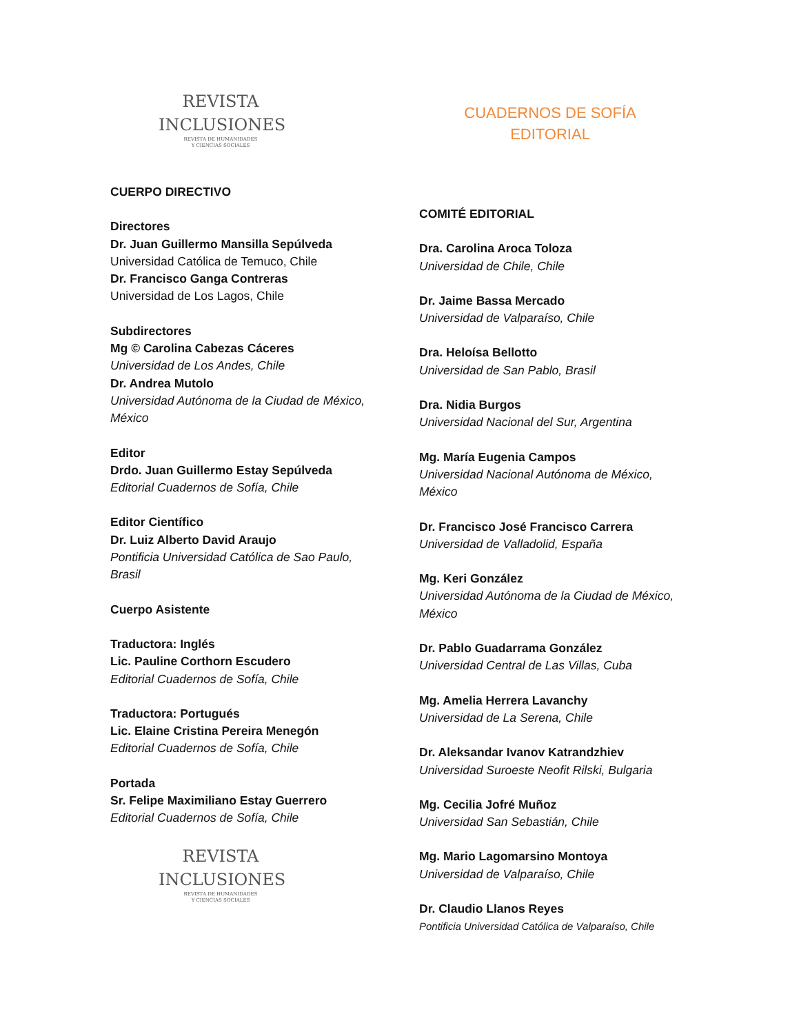REVISTA
INCLUSIONES
REVISTA DE HUMANIDADES
Y CIENCIAS SOCIALES
CUERPO DIRECTIVO
Directores
Dr. Juan Guillermo Mansilla Sepúlveda
Universidad Católica de Temuco, Chile
Dr. Francisco Ganga Contreras
Universidad de Los Lagos, Chile
Subdirectores
Mg © Carolina Cabezas Cáceres
Universidad de Los Andes, Chile
Dr. Andrea Mutolo
Universidad Autónoma de la Ciudad de México, México
Editor
Drdo. Juan Guillermo Estay Sepúlveda
Editorial Cuadernos de Sofía, Chile
Editor Científico
Dr. Luiz Alberto David Araujo
Pontificia Universidad Católica de Sao Paulo, Brasil
Cuerpo Asistente
Traductora: Inglés
Lic. Pauline Corthorn Escudero
Editorial Cuadernos de Sofía, Chile
Traductora: Portugués
Lic. Elaine Cristina Pereira Menegón
Editorial Cuadernos de Sofía, Chile
Portada
Sr. Felipe Maximiliano Estay Guerrero
Editorial Cuadernos de Sofía, Chile
REVISTA
INCLUSIONES
REVISTA DE HUMANIDADES
Y CIENCIAS SOCIALES
CUADERNOS DE SOFÍA
EDITORIAL
COMITÉ EDITORIAL
Dra. Carolina Aroca Toloza
Universidad de Chile, Chile
Dr. Jaime Bassa Mercado
Universidad de Valparaíso, Chile
Dra. Heloísa Bellotto
Universidad de San Pablo, Brasil
Dra. Nidia Burgos
Universidad Nacional del Sur, Argentina
Mg. María Eugenia Campos
Universidad Nacional Autónoma de México, México
Dr. Francisco José Francisco Carrera
Universidad de Valladolid, España
Mg. Keri González
Universidad Autónoma de la Ciudad de México, México
Dr. Pablo Guadarrama González
Universidad Central de Las Villas, Cuba
Mg. Amelia Herrera Lavanchy
Universidad de La Serena, Chile
Dr. Aleksandar Ivanov Katrandzhiev
Universidad Suroeste Neofit Rilski, Bulgaria
Mg. Cecilia Jofré Muñoz
Universidad San Sebastián, Chile
Mg. Mario Lagomarsino Montoya
Universidad de Valparaíso, Chile
Dr. Claudio Llanos Reyes
Pontificia Universidad Católica de Valparaíso, Chile